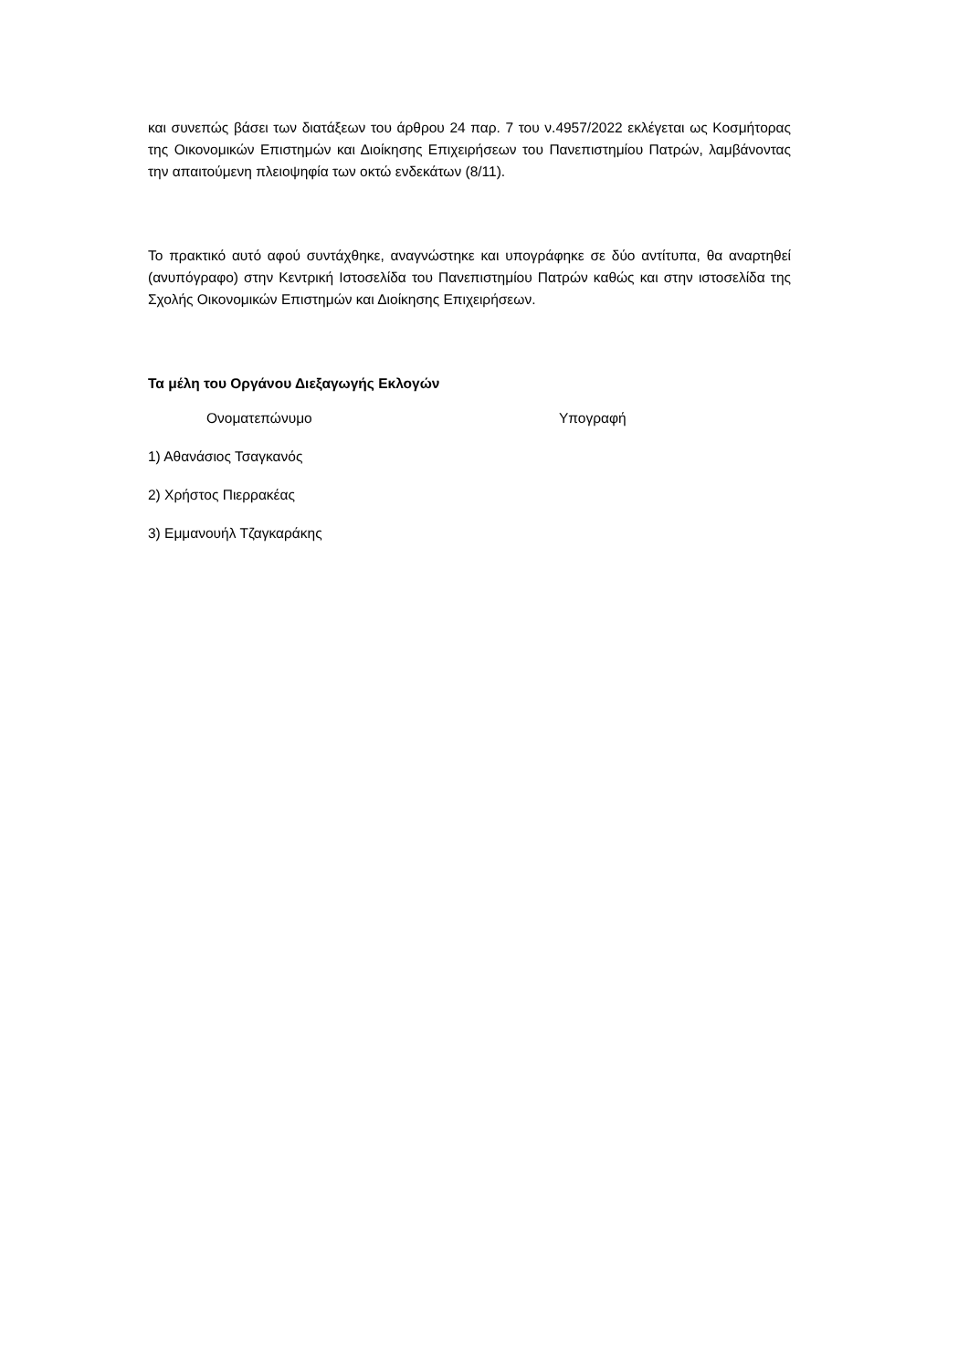και συνεπώς βάσει των διατάξεων του άρθρου 24 παρ. 7 του ν.4957/2022 εκλέγεται ως Κοσμήτορας της Οικονομικών Επιστημών και Διοίκησης Επιχειρήσεων του Πανεπιστημίου Πατρών, λαμβάνοντας την απαιτούμενη πλειοψηφία των οκτώ ενδεκάτων (8/11).
Το πρακτικό αυτό αφού συντάχθηκε, αναγνώστηκε και υπογράφηκε σε δύο αντίτυπα, θα αναρτηθεί (ανυπόγραφο) στην Κεντρική Ιστοσελίδα του Πανεπιστημίου Πατρών καθώς και στην ιστοσελίδα της Σχολής Οικονομικών Επιστημών και Διοίκησης Επιχειρήσεων.
Τα μέλη του Οργάνου Διεξαγωγής Εκλογών
Ονοματεπώνυμο Υπογραφή
1) Αθανάσιος Τσαγκανός
2) Χρήστος Πιερρακέας
3) Εμμανουήλ Τζαγκαράκης